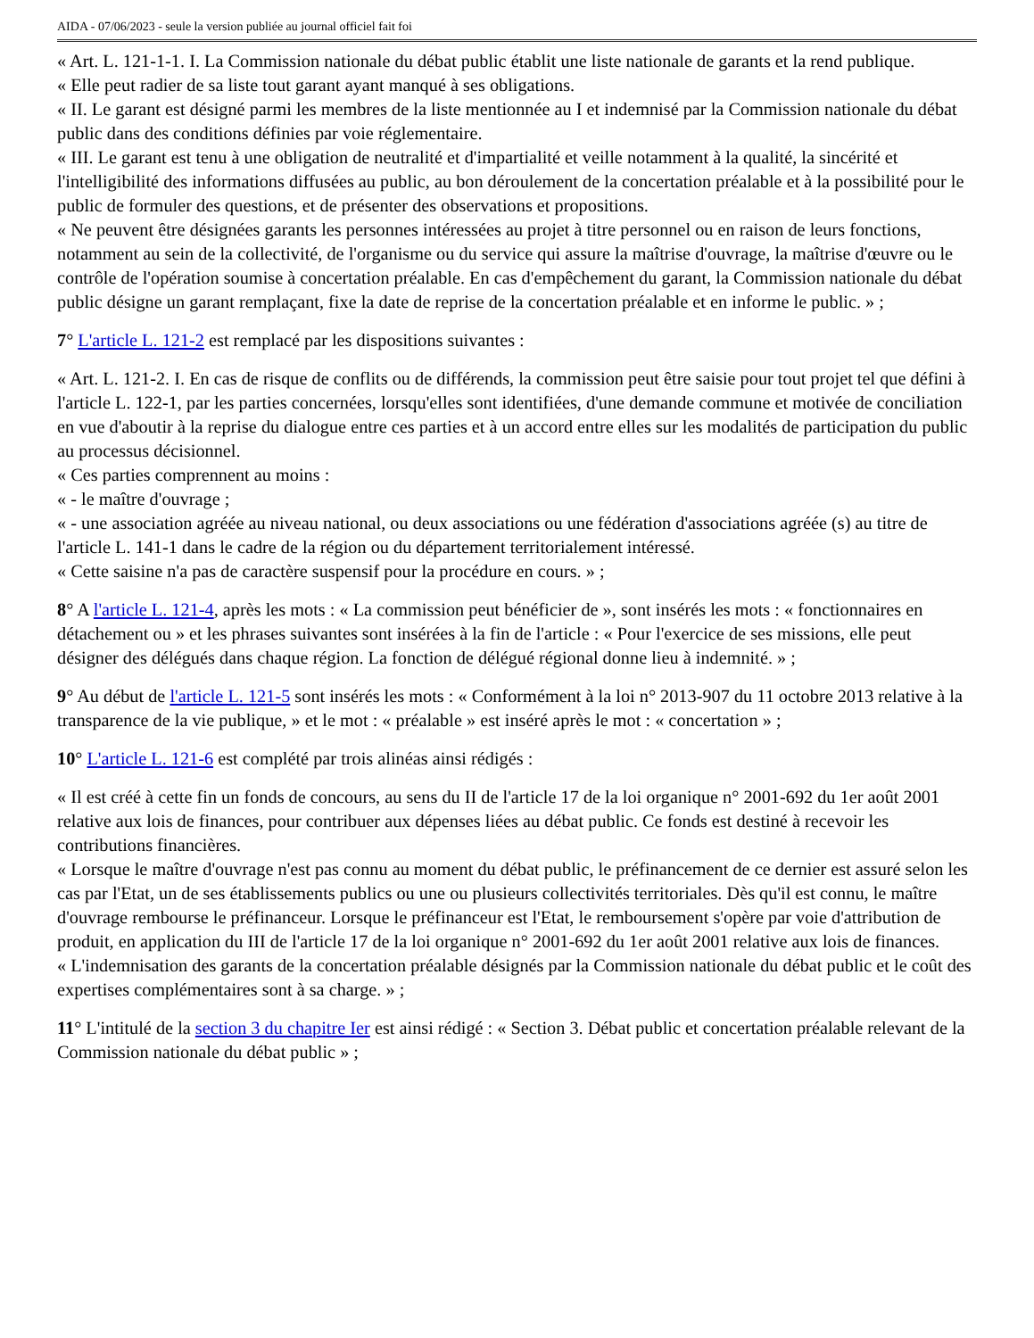AIDA - 07/06/2023 - seule la version publiée au journal officiel fait foi
« Art. L. 121-1-1. I. La Commission nationale du débat public établit une liste nationale de garants et la rend publique.
« Elle peut radier de sa liste tout garant ayant manqué à ses obligations.
« II. Le garant est désigné parmi les membres de la liste mentionnée au I et indemnisé par la Commission nationale du débat public dans des conditions définies par voie réglementaire.
« III. Le garant est tenu à une obligation de neutralité et d'impartialité et veille notamment à la qualité, la sincérité et l'intelligibilité des informations diffusées au public, au bon déroulement de la concertation préalable et à la possibilité pour le public de formuler des questions, et de présenter des observations et propositions.
« Ne peuvent être désignées garants les personnes intéressées au projet à titre personnel ou en raison de leurs fonctions, notamment au sein de la collectivité, de l'organisme ou du service qui assure la maîtrise d'ouvrage, la maîtrise d'œuvre ou le contrôle de l'opération soumise à concertation préalable. En cas d'empêchement du garant, la Commission nationale du débat public désigne un garant remplaçant, fixe la date de reprise de la concertation préalable et en informe le public. » ;
7° L'article L. 121-2 est remplacé par les dispositions suivantes :
« Art. L. 121-2. I. En cas de risque de conflits ou de différends, la commission peut être saisie pour tout projet tel que défini à l'article L. 122-1, par les parties concernées, lorsqu'elles sont identifiées, d'une demande commune et motivée de conciliation en vue d'aboutir à la reprise du dialogue entre ces parties et à un accord entre elles sur les modalités de participation du public au processus décisionnel.
« Ces parties comprennent au moins :
« - le maître d'ouvrage ;
« - une association agréée au niveau national, ou deux associations ou une fédération d'associations agréée (s) au titre de l'article L. 141-1 dans le cadre de la région ou du département territorialement intéressé.
« Cette saisine n'a pas de caractère suspensif pour la procédure en cours. » ;
8° A l'article L. 121-4, après les mots : « La commission peut bénéficier de », sont insérés les mots : « fonctionnaires en détachement ou » et les phrases suivantes sont insérées à la fin de l'article : « Pour l'exercice de ses missions, elle peut désigner des délégués dans chaque région. La fonction de délégué régional donne lieu à indemnité. » ;
9° Au début de l'article L. 121-5 sont insérés les mots : « Conformément à la loi n° 2013-907 du 11 octobre 2013 relative à la transparence de la vie publique, » et le mot : « préalable » est inséré après le mot : « concertation » ;
10° L'article L. 121-6 est complété par trois alinéas ainsi rédigés :
« Il est créé à cette fin un fonds de concours, au sens du II de l'article 17 de la loi organique n° 2001-692 du 1er août 2001 relative aux lois de finances, pour contribuer aux dépenses liées au débat public. Ce fonds est destiné à recevoir les contributions financières.
« Lorsque le maître d'ouvrage n'est pas connu au moment du débat public, le préfinancement de ce dernier est assuré selon les cas par l'Etat, un de ses établissements publics ou une ou plusieurs collectivités territoriales. Dès qu'il est connu, le maître d'ouvrage rembourse le préfinanceur. Lorsque le préfinanceur est l'Etat, le remboursement s'opère par voie d'attribution de produit, en application du III de l'article 17 de la loi organique n° 2001-692 du 1er août 2001 relative aux lois de finances.
« L'indemnisation des garants de la concertation préalable désignés par la Commission nationale du débat public et le coût des expertises complémentaires sont à sa charge. » ;
11° L'intitulé de la section 3 du chapitre Ier est ainsi rédigé : « Section 3. Débat public et concertation préalable relevant de la Commission nationale du débat public » ;